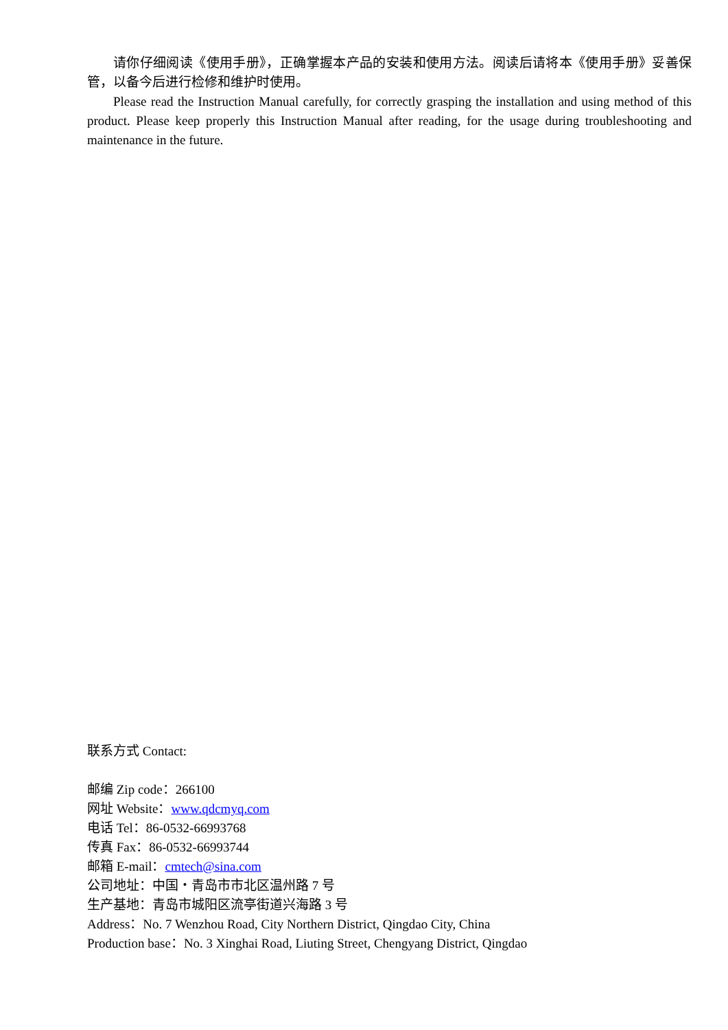请你仔细阅读《使用手册》，正确掌握本产品的安装和使用方法。阅读后请将本《使用手册》妥善保管，以备今后进行检修和维护时使用。
Please read the Instruction Manual carefully, for correctly grasping the installation and using method of this product. Please keep properly this Instruction Manual after reading, for the usage during troubleshooting and maintenance in the future.
联系方式 Contact:
邮编 Zip code：266100
网址 Website：www.qdcmyq.com
电话 Tel：86-0532-66993768
传真 Fax：86-0532-66993744
邮箱 E-mail：cmtech@sina.com
公司地址：中国・青岛市市北区温州路 7 号
生产基地：青岛市城阳区流亭街道兴海路 3 号
Address：No. 7 Wenzhou Road, City Northern District, Qingdao City, China
Production base：No. 3 Xinghai Road, Liuting Street, Chengyang District, Qingdao